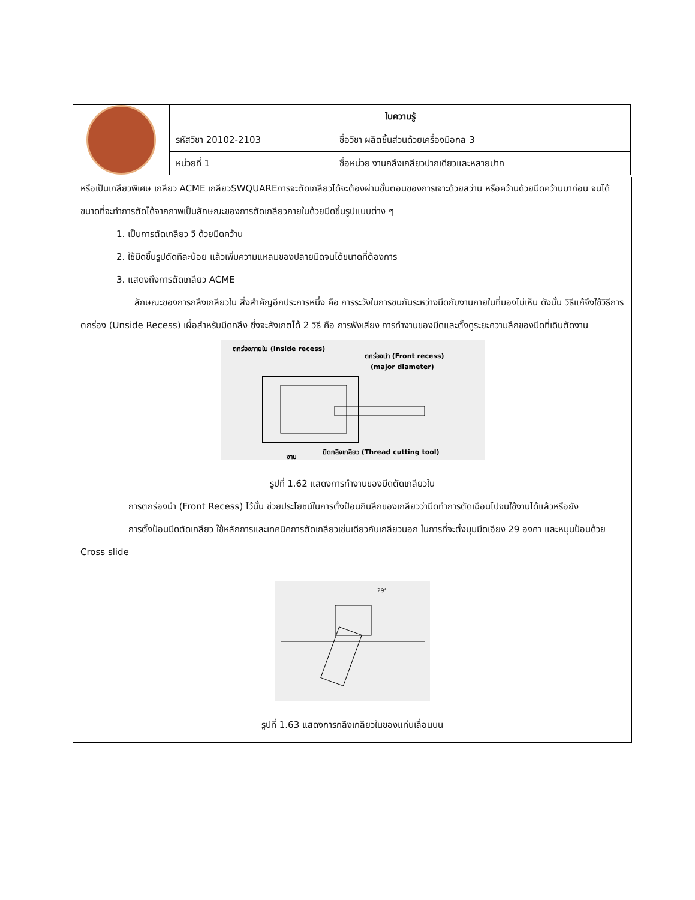| | ใบความรู้ | |
| | รหัสวิชา 20102-2103 | ชื่อวิชา ผลิตชิ้นส่วนด้วยเครื่องมือกล 3 |
| | หน่วยที่ 1 | ชื่อหน่วย งานกลึงเกลียวปากเดียวและหลายปาก |
หรือเป็นเกลียวพิเศษ เกลียว ACME เกลียวSWQUAREการจะตัดเกลียวได้จะต้องผ่านขั้นตอนของการเจาะด้วยสว่าน หรือคว้านด้วยมีดคว้านมาก่อน จนได้ขนาดที่จะทำการตัดได้จากภาพเป็นลักษณะของการตัดเกลียวภายในด้วยมีดขึ้นรูปแบบต่าง ๆ
1. เป็นการตัดเกลียว วี ด้วยมีดคว้าน
2. ใช้มีดขึ้นรูปตัดทีละน้อย แล้วเพิ่มความแหลมของปลายมีดจนได้ขนาดที่ต้องการ
3. แสดงถึงการตัดเกลียว ACME
ลักษณะของการกลึงเกลียวใน สิ่งสำคัญอีกประการหนึ่ง คือ การระวังในการชนกันระหว่างมีดกับงานภายในที่มองไม่เห็น ดังนั้น วิธีแก้จึงใช้วิธีการตกร่อง (Unside Recess) เผื่อสำหรับมีดกลึง ซึ่งจะสังเกตได้ 2 วิธี คือ การฟังเสียง การทำงานของมีดและตั้งดูระยะความลึกของมีดที่เดินตัดงาน
ตกร่องภายใน (Inside recess)
ตกร่องนำ (Front recess)
(major diameter)
มีดกลึงเกลียว (Thread cutting tool)
งาน
รูปที่ 1.62 แสดงการทำงานของมีดตัดเกลียวใน
การตกร่องนำ (Front Recess) ไว้นั้น ช่วยประโยชน์ในการตั้งป้อนกินลึกของเกลียวว่ามีดทำการตัดเฉือนไปจนใช้งานได้แล้วหรือยัง
การตั้งป้อนมีดตัดเกลียว ใช้หลักการและเทคนิคการตัดเกลียวเช่นเดียวกับเกลียวนอก ในการที่จะตั้งมุมมีดเอียง 29 องศา และหมุนป้อนด้วย Cross slide
29°
รูปที่ 1.63 แสดงการกลึงเกลียวในของแท่นเลื่อนบน